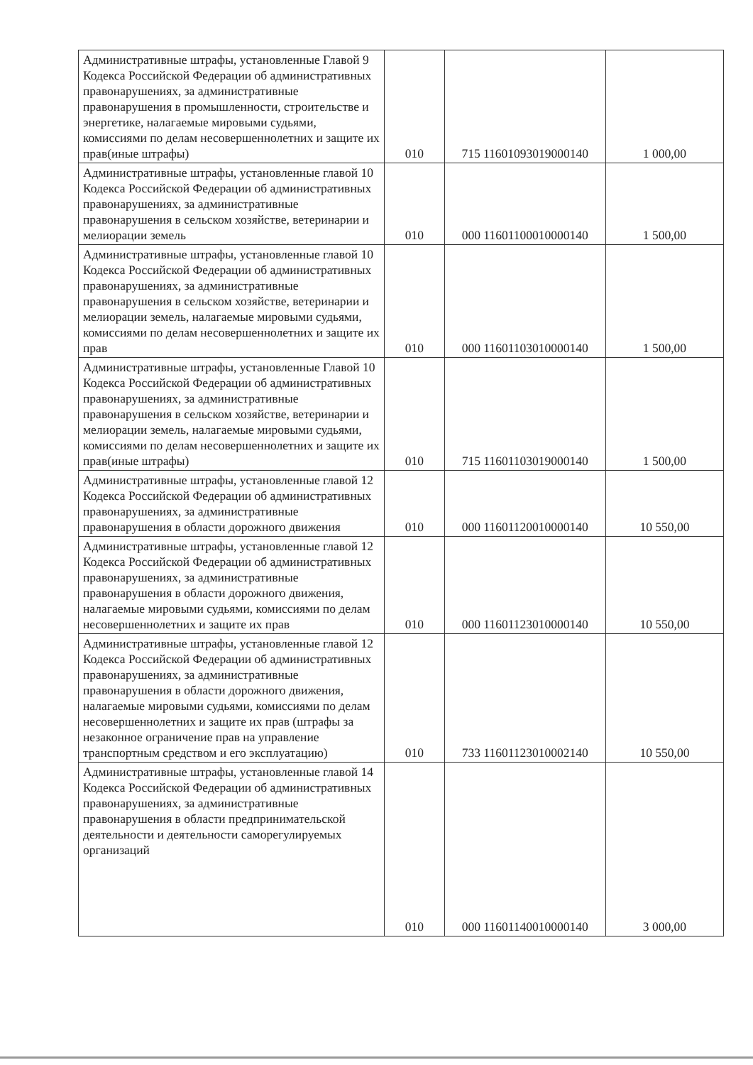| Административные штрафы, установленные Главой 9 Кодекса Российской Федерации об административных правонарушениях, за административные правонарушения в промышленности, строительстве и энергетике, налагаемые мировыми судьями, комиссиями по делам несовершеннолетних и защите их прав(иные штрафы) | 010 | 715 11601093019000140 | 1 000,00 |
| Административные штрафы, установленные главой 10 Кодекса Российской Федерации об административных правонарушениях, за административные правонарушения в сельском хозяйстве, ветеринарии и мелиорации земель | 010 | 000 11601100010000140 | 1 500,00 |
| Административные штрафы, установленные главой 10 Кодекса Российской Федерации об административных правонарушениях, за административные правонарушения в сельском хозяйстве, ветеринарии и мелиорации земель, налагаемые мировыми судьями, комиссиями по делам несовершеннолетних и защите их прав | 010 | 000 11601103010000140 | 1 500,00 |
| Административные штрафы, установленные Главой 10 Кодекса Российской Федерации об административных правонарушениях, за административные правонарушения в сельском хозяйстве, ветеринарии и мелиорации земель, налагаемые мировыми судьями, комиссиями по делам несовершеннолетних и защите их прав(иные штрафы) | 010 | 715 11601103019000140 | 1 500,00 |
| Административные штрафы, установленные главой 12 Кодекса Российской Федерации об административных правонарушениях, за административные правонарушения в области дорожного движения | 010 | 000 11601120010000140 | 10 550,00 |
| Административные штрафы, установленные главой 12 Кодекса Российской Федерации об административных правонарушениях, за административные правонарушения в области дорожного движения, налагаемые мировыми судьями, комиссиями по делам несовершеннолетних и защите их прав | 010 | 000 11601123010000140 | 10 550,00 |
| Административные штрафы, установленные главой 12 Кодекса Российской Федерации об административных правонарушениях, за административные правонарушения в области дорожного движения, налагаемые мировыми судьями, комиссиями по делам несовершеннолетних и защите их прав (штрафы за незаконное ограничение прав на управление транспортным средством и его эксплуатацию) | 010 | 733 11601123010002140 | 10 550,00 |
| Административные штрафы, установленные главой 14 Кодекса Российской Федерации об административных правонарушениях, за административные правонарушения в области предпринимательской деятельности и деятельности саморегулируемых организаций | 010 | 000 11601140010000140 | 3 000,00 |